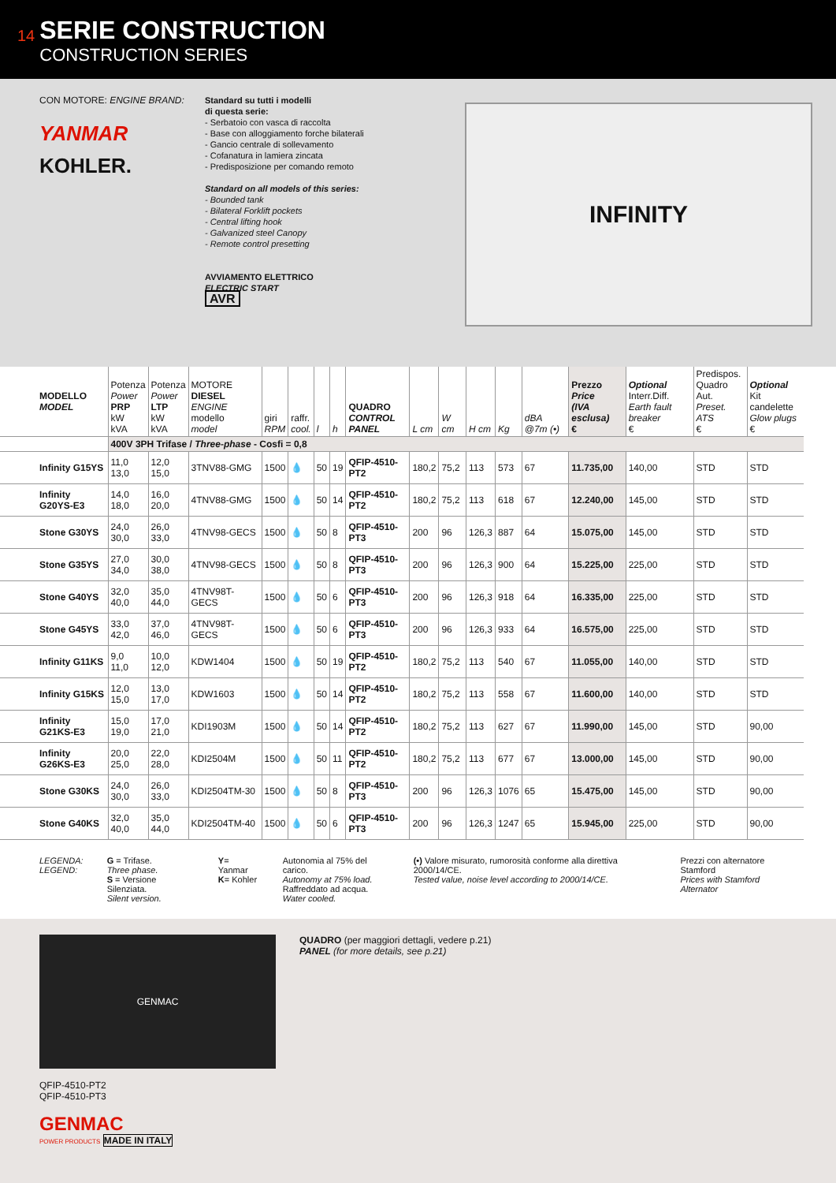14
SERIE CONSTRUCTION
CONSTRUCTION SERIES
CON MOTORE: ENGINE BRAND:
YANMAR
KOHLER.
Standard su tutti i modelli
di questa serie:
- Serbatoio con vasca di raccolta
- Base con alloggiamento forche bilaterali
- Gancio centrale di sollevamento
- Cofanatura in lamiera zincata
- Predisposizione per comando remoto
Standard on all models of this series:
- Bounded tank
- Bilateral Forklift pockets
- Central lifting hook
- Galvanized steel Canopy
- Remote control presetting
AVVIAMENTO ELETTRICO
ELECTRIC START
AVR
INFINITY
| MODELLO MODEL | Potenza Power PRP kW kVA | Potenza Power LTP kW kVA | MOTORE DIESEL ENGINE modello model | giri RPM | raffr. cool. | l | h | QUADRO CONTROL PANEL | L cm | W cm | H cm | Kg | dBA @7m (•) | Prezzo Price (IVA esclusa) € | Optional Interr.Diff. Earth fault breaker € | Predispos. Quadro Aut. Preset. ATS € | Optional Kit candelette Glow plugs € |
| --- | --- | --- | --- | --- | --- | --- | --- | --- | --- | --- | --- | --- | --- | --- | --- | --- | --- |
| | 400V 3PH Trifase / Three-phase - Cosfi = 0,8 | | | | | | | | | | | | | | | | |
| Infinity G15YS | 11,0 13,0 | 12,0 15,0 | 3TNV88-GMG | 1500 | 💧 | 50 | 19 | QFIP-4510-PT2 | 180,2 | 75,2 | 113 | 573 | 67 | 11.735,00 | 140,00 | STD | STD |
| Infinity G20YS-E3 | 14,0 18,0 | 16,0 20,0 | 4TNV88-GMG | 1500 | 💧 | 50 | 14 | QFIP-4510-PT2 | 180,2 | 75,2 | 113 | 618 | 67 | 12.240,00 | 145,00 | STD | STD |
| Stone G30YS | 24,0 30,0 | 26,0 33,0 | 4TNV98-GECS | 1500 | 💧 | 50 | 8 | QFIP-4510-PT3 | 200 | 96 | 126,3 | 887 | 64 | 15.075,00 | 145,00 | STD | STD |
| Stone G35YS | 27,0 34,0 | 30,0 38,0 | 4TNV98-GECS | 1500 | 💧 | 50 | 8 | QFIP-4510-PT3 | 200 | 96 | 126,3 | 900 | 64 | 15.225,00 | 225,00 | STD | STD |
| Stone G40YS | 32,0 40,0 | 35,0 44,0 | 4TNV98T-GECS | 1500 | 💧 | 50 | 6 | QFIP-4510-PT3 | 200 | 96 | 126,3 | 918 | 64 | 16.335,00 | 225,00 | STD | STD |
| Stone G45YS | 33,0 42,0 | 37,0 46,0 | 4TNV98T-GECS | 1500 | 💧 | 50 | 6 | QFIP-4510-PT3 | 200 | 96 | 126,3 | 933 | 64 | 16.575,00 | 225,00 | STD | STD |
| Infinity G11KS | 9,0 11,0 | 10,0 12,0 | KDW1404 | 1500 | 💧 | 50 | 19 | QFIP-4510-PT2 | 180,2 | 75,2 | 113 | 540 | 67 | 11.055,00 | 140,00 | STD | STD |
| Infinity G15KS | 12,0 15,0 | 13,0 17,0 | KDW1603 | 1500 | 💧 | 50 | 14 | QFIP-4510-PT2 | 180,2 | 75,2 | 113 | 558 | 67 | 11.600,00 | 140,00 | STD | STD |
| Infinity G21KS-E3 | 15,0 19,0 | 17,0 21,0 | KDI1903M | 1500 | 💧 | 50 | 14 | QFIP-4510-PT2 | 180,2 | 75,2 | 113 | 627 | 67 | 11.990,00 | 145,00 | STD | 90,00 |
| Infinity G26KS-E3 | 20,0 25,0 | 22,0 28,0 | KDI2504M | 1500 | 💧 | 50 | 11 | QFIP-4510-PT2 | 180,2 | 75,2 | 113 | 677 | 67 | 13.000,00 | 145,00 | STD | 90,00 |
| Stone G30KS | 24,0 30,0 | 26,0 33,0 | KDI2504TM-30 | 1500 | 💧 | 50 | 8 | QFIP-4510-PT3 | 200 | 96 | 126,3 | 1076 | 65 | 15.475,00 | 145,00 | STD | 90,00 |
| Stone G40KS | 32,0 40,0 | 35,0 44,0 | KDI2504TM-40 | 1500 | 💧 | 50 | 6 | QFIP-4510-PT3 | 200 | 96 | 126,3 | 1247 | 65 | 15.945,00 | 225,00 | STD | 90,00 |
LEGENDA:
LEGEND:
G = Trifase.
Three phase.
S = Versione Silenziata.
Silent version.
Y= Yanmar
K= Kohler
Autonomia al 75% del carico.
Autonomy at 75% load.
Raffreddato ad acqua.
Water cooled.
(•) Valore misurato, rumorosità conforme alla direttiva 2000/14/CE.
Tested value, noise level according to 2000/14/CE.
Prezzi con alternatore Stamford
Prices with Stamford Alternator
GENMAC
QFIP-4510-PT2
QFIP-4510-PT3
GENMAC
POWER PRODUCTS MADE IN ITALY
QUADRO (per maggiori dettagli, vedere p.21)
PANEL (for more details, see p.21)